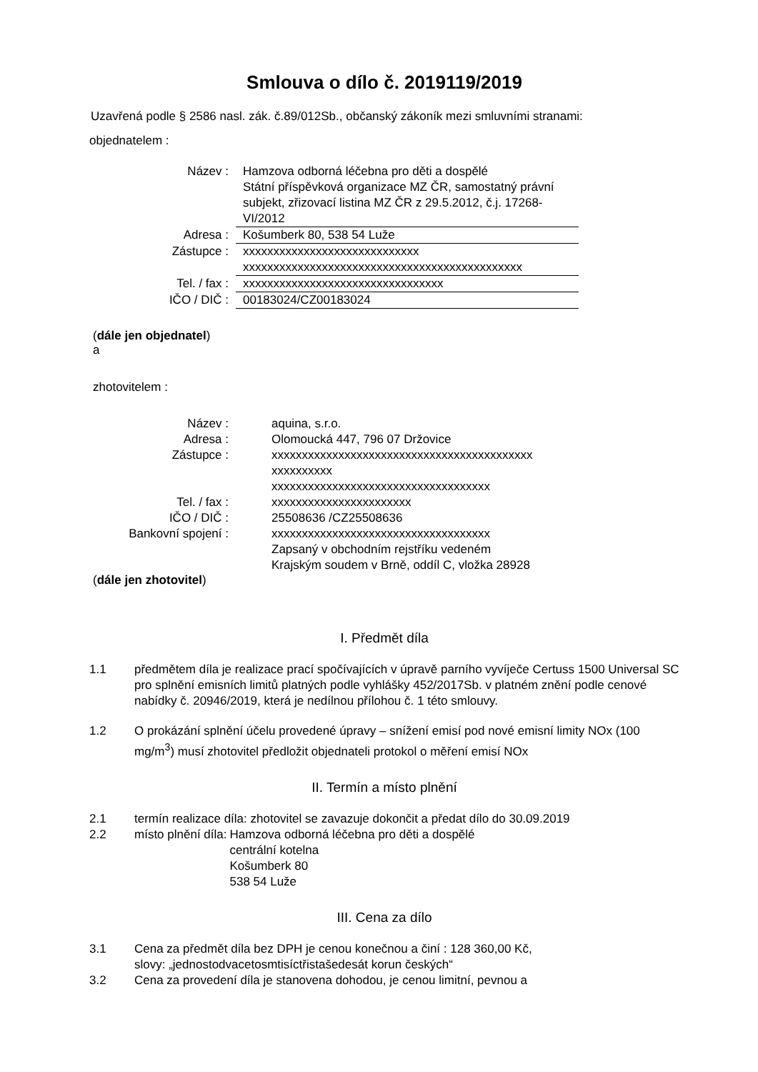Smlouva o dílo č. 2019119/2019
Uzavřená podle § 2586 nasl. zák. č.89/012Sb., občanský zákoník mezi smluvními stranami:
objednatelem :
| Název : | Hamzova odborná léčebna pro děti a dospělé Státní příspěvková organizace MZ ČR, samostatný právní subjekt, zřizovací listina MZ ČR z 29.5.2012, č.j. 17268-VI/2012 |
| Adresa : | Košumberk 80, 538 54 Luže |
| Zástupce : | xxxxxxxxxxxxxxxxxxxxxxxxxxxxx xxxxxxxxxxxxxxxxxxxxxxxxxxxxxxxxxxxxxxxxxxxxxx |
| Tel. / fax : | xxxxxxxxxxxxxxxxxxxxxxxxxxxxxxxxx |
| IČO / DIČ : | 00183024/CZ00183024 |
(dále jen objednatel)
a
zhotovitel­em :
| Název : | aquina, s.r.o. |
| Adresa : | Olomoucká 447, 796 07 Držovice |
| Zástupce : | xxxxxxxxxxxxxxxxxxxxxxxxxxxxxxxxxxxxxxxxxxx xxxxxxxxxx xxxxxxxxxxxxxxxxxxxxxxxxxxxxxxxxxxxx |
| Tel. / fax : | xxxxxxxxxxxxxxxxxxxxxxx |
| IČO / DIČ : | 25508636 /CZ25508636 |
| Bankovní spojení : | xxxxxxxxxxxxxxxxxxxxxxxxxxxxxxxxxxxx Zapsaný v obchodním rejstříku vedeném Krajským soudem v Brně, oddíl C, vložka 28928 |
(dále jen zhotovitel)
I. Předmět díla
1.1 předmětem díla je realizace prací spočívajících v úpravě parního vyvíječe Certuss 1500 Universal SC pro splnění emisních limitů platných podle vyhlášky 452/2017Sb. v platném znění podle cenové nabídky č. 20946/2019, která je nedílnou přílohou č. 1 této smlouvy.
1.2 O prokázání splnění účelu provedené úpravy – snížení emisí pod nové emisní limity NOx (100 mg/m<sup>3</sup>) musí zhotovitel předložit objednateli protokol o měření emisí NOx
II. Termín a místo plnění
2.1 termín realizace díla: zhotovitel se zavazuje dokončit a předat dílo do 30.09.2019
2.2 místo plnění díla: Hamzova odborná léčebna pro děti a dospělé
centrální kotelna
Košumberk 80
538 54 Luže
III. Cena za dílo
3.1 Cena za předmět díla bez DPH je cenou konečnou a činí : 128 360,00 Kč,
slovy: „jednostodvacetosmtisíctřistašedesát korun českých“
3.2 Cena za provedení díla je stanovena dohodou, je cenou limitní, pevnou a